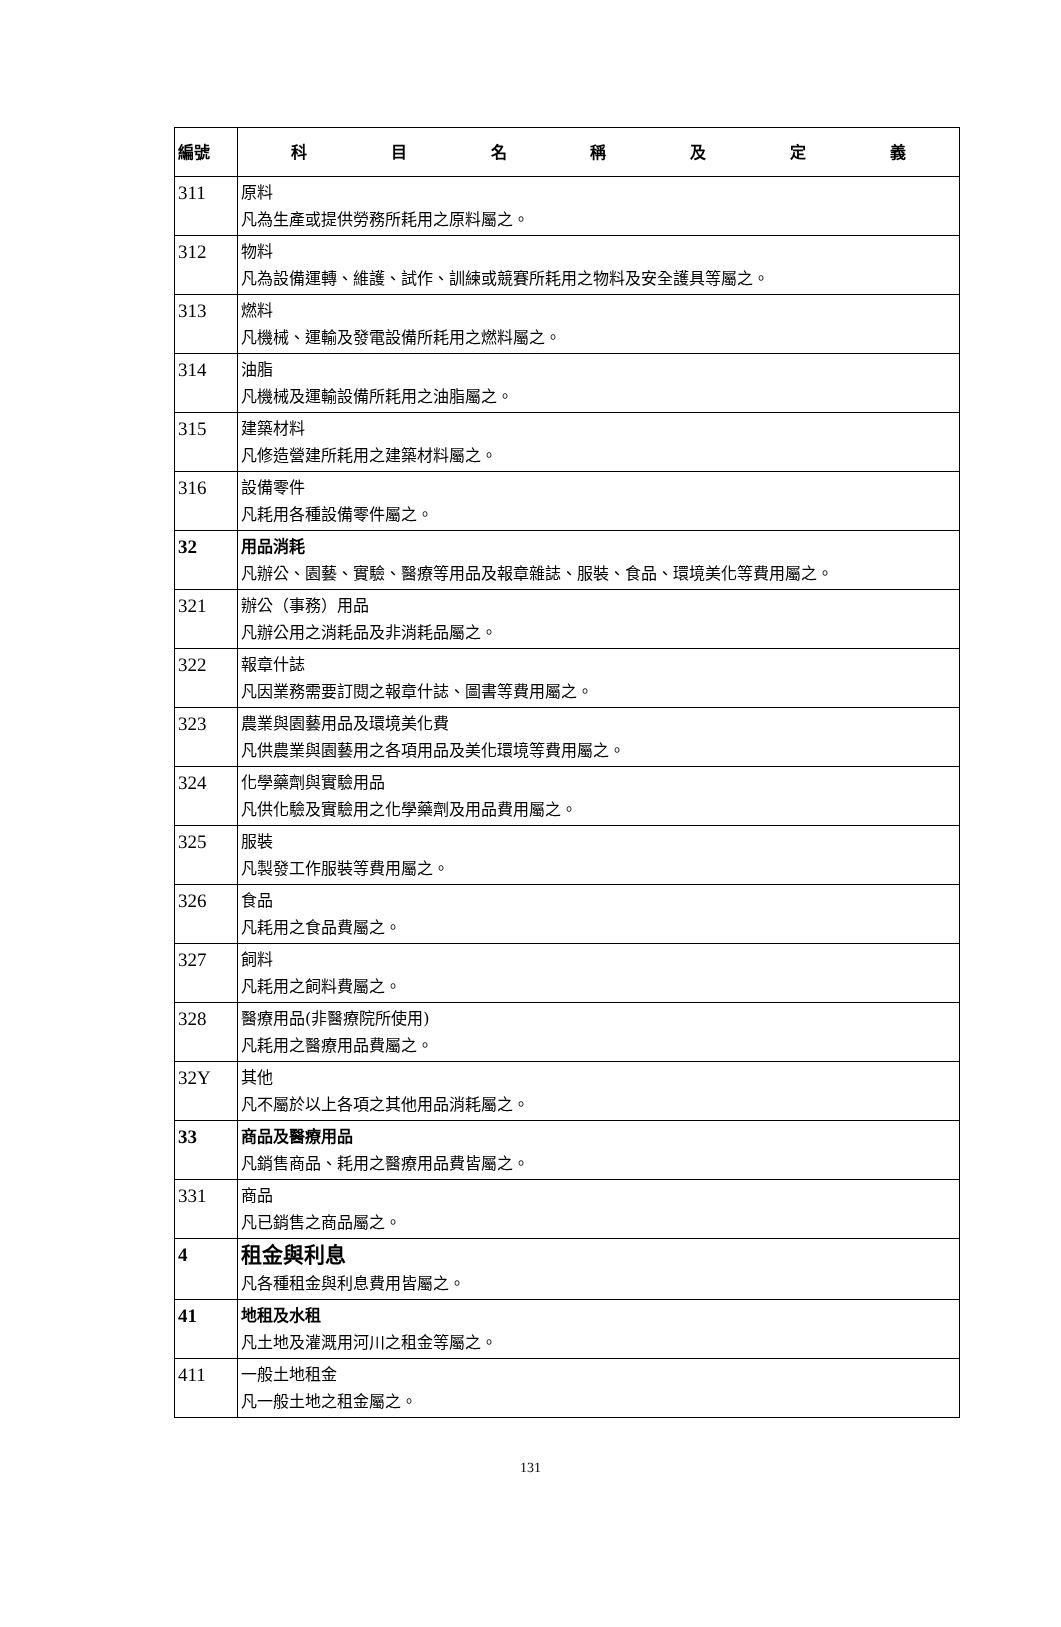| 編號 | 科 目 名 稱 及 定 義 |
| --- | --- |
| 311 | 原料 凡為生產或提供勞務所耗用之原料屬之。 |
| 312 | 物料 凡為設備運轉、維護、試作、訓練或競賽所耗用之物料及安全護具等屬之。 |
| 313 | 燃料 凡機械、運輸及發電設備所耗用之燃料屬之。 |
| 314 | 油脂 凡機械及運輸設備所耗用之油脂屬之。 |
| 315 | 建築材料 凡修造營建所耗用之建築材料屬之。 |
| 316 | 設備零件 凡耗用各種設備零件屬之。 |
| 32 | 用品消耗 凡辦公、園藝、實驗、醫療等用品及報章雜誌、服裝、食品、環境美化等費用屬之。 |
| 321 | 辦公（事務）用品 凡辦公用之消耗品及非消耗品屬之。 |
| 322 | 報章什誌 凡因業務需要訂閱之報章什誌、圖書等費用屬之。 |
| 323 | 農業與園藝用品及環境美化費 凡供農業與園藝用之各項用品及美化環境等費用屬之。 |
| 324 | 化學藥劑與實驗用品 凡供化驗及實驗用之化學藥劑及用品費用屬之。 |
| 325 | 服裝 凡製發工作服裝等費用屬之。 |
| 326 | 食品 凡耗用之食品費屬之。 |
| 327 | 飼料 凡耗用之飼料費屬之。 |
| 328 | 醫療用品(非醫療院所使用) 凡耗用之醫療用品費屬之。 |
| 32Y | 其他 凡不屬於以上各項之其他用品消耗屬之。 |
| 33 | 商品及醫療用品 凡銷售商品、耗用之醫療用品費皆屬之。 |
| 331 | 商品 凡已銷售之商品屬之。 |
| 4 | 租金與利息 凡各種租金與利息費用皆屬之。 |
| 41 | 地租及水租 凡土地及灌溉用河川之租金等屬之。 |
| 411 | 一般土地租金 凡一般土地之租金屬之。 |
131